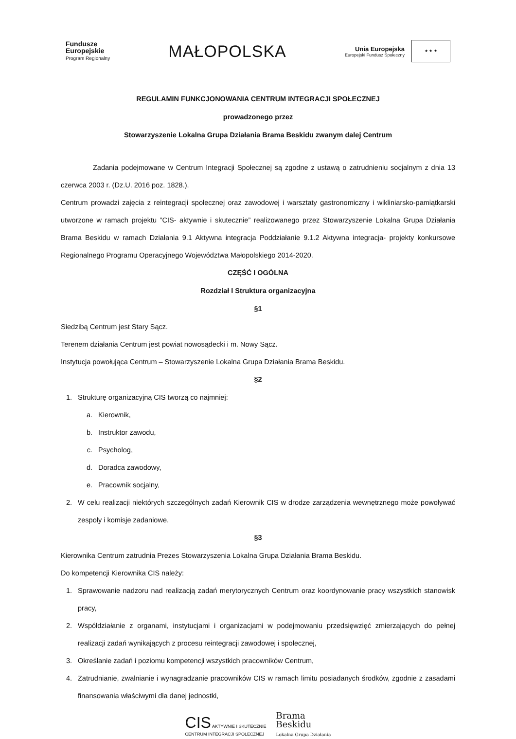Fundusze
Europejskie
Program Regionalny
MAŁOPOLSKA
Unia Europejska
Europejski Fundusz Społeczny
★ ★ ★
REGULAMIN FUNKCJONOWANIA CENTRUM INTEGRACJI SPOŁECZNEJ
prowadzonego przez
Stowarzyszenie Lokalna Grupa Działania Brama Beskidu zwanym dalej Centrum
Zadania podejmowane w Centrum Integracji Społecznej są zgodne z ustawą o zatrudnieniu socjalnym z dnia 13 czerwca 2003 r. (Dz.U. 2016 poz. 1828.).
Centrum prowadzi zajęcia z reintegracji społecznej oraz zawodowej i warsztaty gastronomiczny i wikliniarsko-pamiątkarski utworzone w ramach projektu ”CIS- aktywnie i skutecznie” realizowanego przez Stowarzyszenie Lokalna Grupa Działania Brama Beskidu w ramach Działania 9.1 Aktywna integracja Poddziałanie 9.1.2 Aktywna integracja- projekty konkursowe Regionalnego Programu Operacyjnego Województwa Małopolskiego 2014-2020.
CZĘŚĆ I OGÓLNA
Rozdział I Struktura organizacyjna
§1
Siedzibą Centrum jest Stary Sącz.
Terenem działania Centrum jest powiat nowosądecki i m. Nowy Sącz.
Instytucja powołująca Centrum – Stowarzyszenie Lokalna Grupa Działania Brama Beskidu.
§2
1. Strukturę organizacyjną CIS tworzą co najmniej:
a. Kierownik,
b. Instruktor zawodu,
c. Psycholog,
d. Doradca zawodowy,
e. Pracownik socjalny,
2. W celu realizacji niektórych szczególnych zadań Kierownik CIS w drodze zarządzenia wewnętrznego może powoływać zespoły i komisje zadaniowe.
§3
Kierownika Centrum zatrudnia Prezes Stowarzyszenia Lokalna Grupa Działania Brama Beskidu.
Do kompetencji Kierownika CIS należy:
1. Sprawowanie nadzoru nad realizacją zadań merytorycznych Centrum oraz koordynowanie pracy wszystkich stanowisk pracy,
2. Współdziałanie z organami, instytucjami i organizacjami w podejmowaniu przedsięwzięć zmierzających do pełnej realizacji zadań wynikających z procesu reintegracji zawodowej i społecznej,
3. Określanie zadań i poziomu kompetencji wszystkich pracowników Centrum,
4. Zatrudnianie, zwalnianie i wynagradzanie pracowników CIS w ramach limitu posiadanych środków, zgodnie z zasadami finansowania właściwymi dla danej jednostki,
CIS AKTYWNIE I SKUTECZNIE
CENTRUM INTEGRACJI SPOŁECZNEJ
Brama
Beskidu
Lokalna Grupa Działania